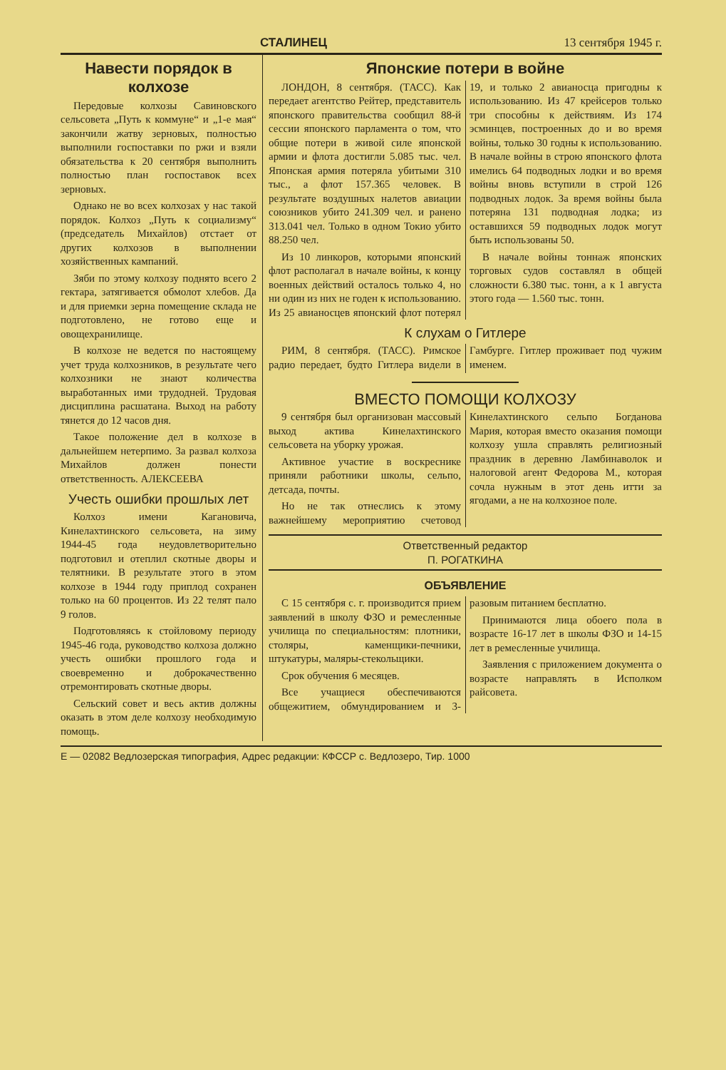СТАЛИНЕЦ 13 сентября 1945 г.
Навести порядок в колхозе
Передовые колхозы Савиновского сельсовета „Путь к коммуне“ и „1-е мая“ закончили жатву зерновых, полностью выполнили госпоставки по ржи и взяли обязательства к 20 сентября выполнить полностью план госпоставок всех зерновых.
Однако не во всех колхозах у нас такой порядок. Колхоз „Путь к социализму“ (председатель Михайлов) отстает от других колхозов в выполнении хозяйственных кампаний.
Зяби по этому колхозу поднято всего 2 гектара, затягивается обмолот хлебов. Да и для приемки зерна помещение склада не подготовлено, не готово еще и овощехранилище.
В колхозе не ведется по настоящему учет труда колхозников, в результате чего колхозники не знают количества выработанных ими трудодней. Трудовая дисциплина расшатана. Выход на работу тянется до 12 часов дня.
Такое положение дел в колхозе в дальнейшем нетерпимо. За развал колхоза Михайлов должен понести ответственность. АЛЕКСЕЕВА
Учесть ошибки прошлых лет
Колхоз имени Кагановича, Кинелахтинского сельсовета, на зиму 1944-45 года неудовлетворительно подготовил и отеплил скотные дворы и телятники. В результате этого в этом колхозе в 1944 году приплод сохранен только на 60 процентов. Из 22 телят пало 9 голов.
Подготовляясь к стойловому периоду 1945-46 года, руководство колхоза должно учесть ошибки прошлого года и своевременно и доброкачественно отремонтировать скотные дворы.
Сельский совет и весь актив должны оказать в этом деле колхозу необходимую помощь.
Японские потери в войне
ЛОНДОН, 8 сентября. (ТАСС). Как передает агентство Рейтер, представитель японского правительства сообщил 88-й сессии японского парламента о том, что общие потери в живой силе японской армии и флота достигли 5.085 тыс. чел. Японская армия потеряла убитыми 310 тыс., а флот 157.365 человек. В результате воздушных налетов авиации союзников убито 241.309 чел. и ранено 313.041 чел. Только в одном Токио убито 88.250 чел.
Из 10 линкоров, которыми японский флот располагал в начале войны, к концу военных действий осталось только 4, но ни один из них не годен к использованию. Из 25 авианосцев японский флот потерял 19, и только 2 авианосца пригодны к использованию. Из 47 крейсеров только три способны к действиям. Из 174 эсминцев, построенных до и во время войны, только 30 годны к использованию. В начале войны в строю японского флота имелись 64 подводных лодки и во время войны вновь вступили в строй 126 подводных лодок. За время войны была потеряна 131 подводная лодка; из оставшихся 59 подводных лодок могут быть использованы 50.
В начале войны тоннаж японских торговых судов составлял в общей сложности 6.380 тыс. тонн, а к 1 августа этого года — 1.560 тыс. тонн.
К слухам о Гитлере
РИМ, 8 сентября. (ТАСС). Римское радио передает, будто Гитлера видели в Гамбурге. Гитлер проживает под чужим именем.
ВМЕСТО ПОМОЩИ КОЛХОЗУ
9 сентября был организован массовый выход актива Кинелахтинского сельсовета на уборку урожая.
Активное участие в воскреснике приняли работники школы, сельпо, детсада, почты.
Но не так отнеслись к этому важнейшему мероприятию счетовод Кинелахтинского сельпо Богданова Мария, которая вместо оказания помощи колхозу ушла справлять религиозный праздник в деревню Ламбинаволок и налоговой агент Федорова М., которая сочла нужным в этот день итти за ягодами, а не на колхозное поле.
Ответственный редактор
П. РОГАТКИНА
ОБЪЯВЛЕНИЕ
С 15 сентября с. г. производится прием заявлений в школу ФЗО и ремесленные училища по специальностям: плотники, столяры, каменщики-печники, штукатуры, маляры-стекольщики.
Срок обучения 6 месяцев.
Все учащиеся обеспечиваются общежитием, обмундированием и 3-разовым питанием бесплатно.
Принимаются лица обоего пола в возрасте 16-17 лет в школы ФЗО и 14-15 лет в ремесленные училища.
Заявления с приложением документа о возрасте направлять в Исполком райсовета.
Е — 02082 Ведлозерская типография, Адрес редакции: КФССР с. Ведлозеро, Тир. 1000